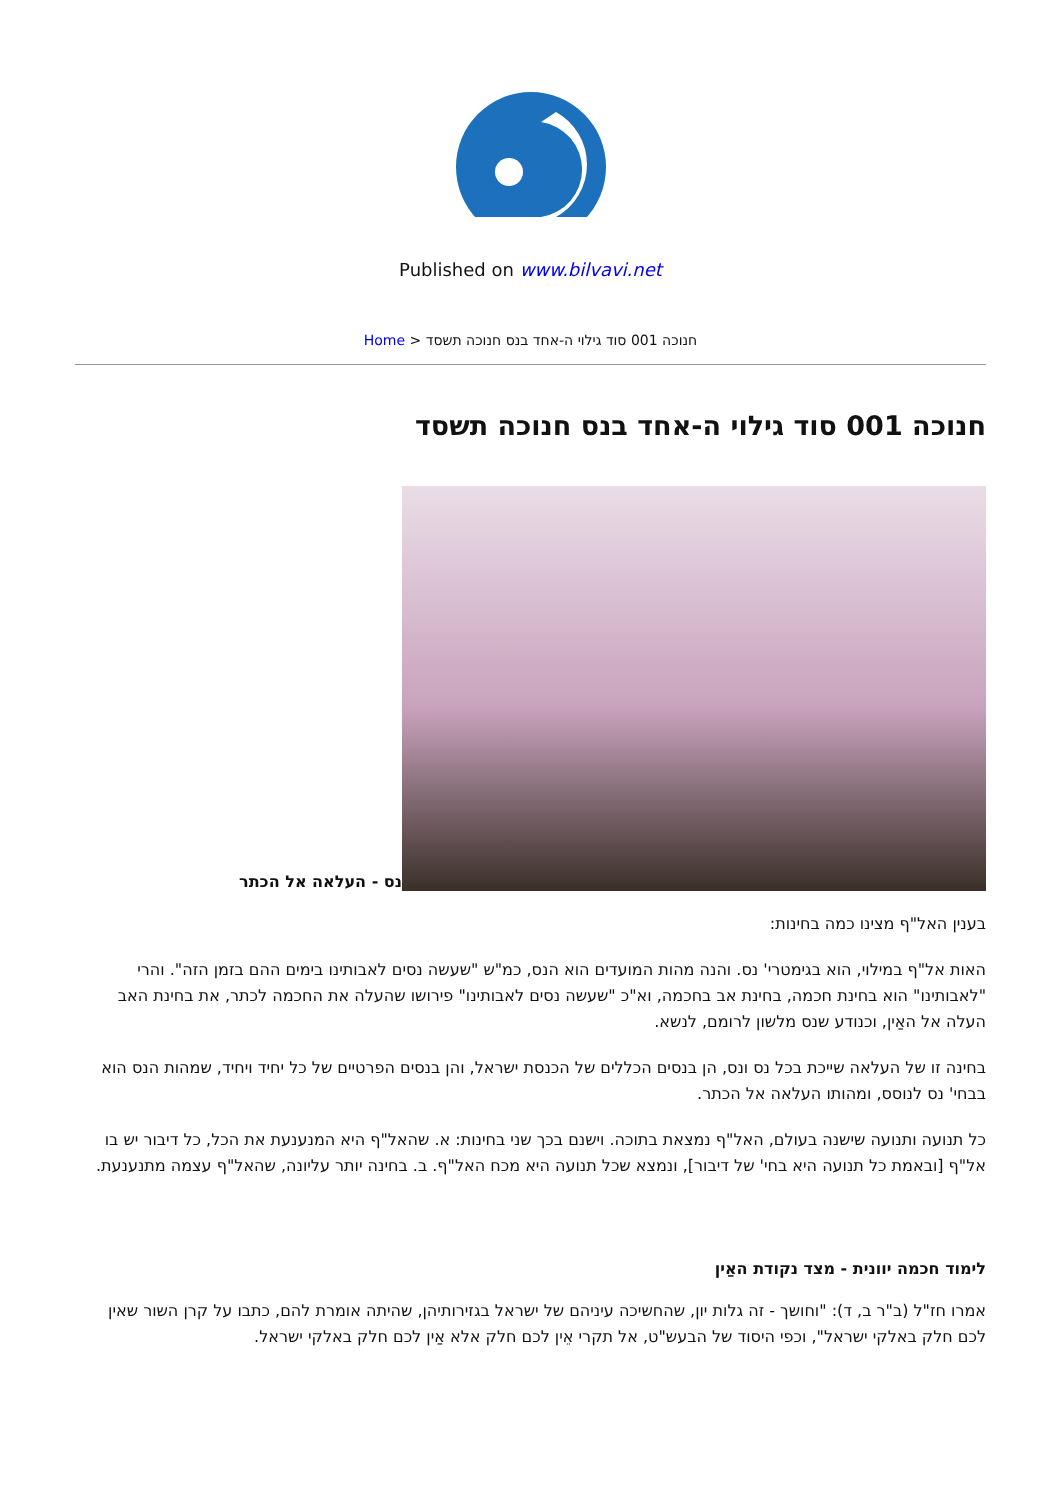Published on www.bilvavi.net
Home > חנוכה 001 סוד גילוי ה-אחד בנס חנוכה תשסד
חנוכה 001 סוד גילוי ה-אחד בנס חנוכה תשסד
נס - העלאה אל הכתר
בענין האל"ף מצינו כמה בחינות:
האות אל"ף במילוי, הוא בגימטרי' נס. והנה מהות המועדים הוא הנס, כמ"ש "שעשה נסים לאבותינו בימים ההם בזמן הזה". והרי "לאבותינו" הוא בחינת חכמה, בחינת אב בחכמה, וא"כ "שעשה נסים לאבותינו" פירושו שהעלה את החכמה לכתר, את בחינת האב העלה אל האַין, וכנודע שנס מלשון לרומם, לנשא.
בחינה זו של העלאה שייכת בכל נס ונס, הן בנסים הכללים של הכנסת ישראל, והן בנסים הפרטיים של כל יחיד ויחיד, שמהות הנס הוא בבחי' נס לנוסס, ומהותו העלאה אל הכתר.
כל תנועה ותנועה שישנה בעולם, האל"ף נמצאת בתוכה. וישנם בכך שני בחינות: א. שהאל"ף היא המנענעת את הכל, כל דיבור יש בו אל"ף [ובאמת כל תנועה היא בחי' של דיבור], ונמצא שכל תנועה היא מכח האל"ף. ב. בחינה יותר עליונה, שהאל"ף עצמה מתנענעת.
לימוד חכמה יוונית - מצד נקודת האַין
אמרו חז"ל (ב"ר ב, ד): "וחושך - זה גלות יון, שהחשיכה עיניהם של ישראל בגזירותיהן, שהיתה אומרת להם, כתבו על קרן השור שאין לכם חלק באלקי ישראל", וכפי היסוד של הבעש"ט, אל תקרי אֵין לכם חלק אלא אַין לכם חלק באלקי ישראל.